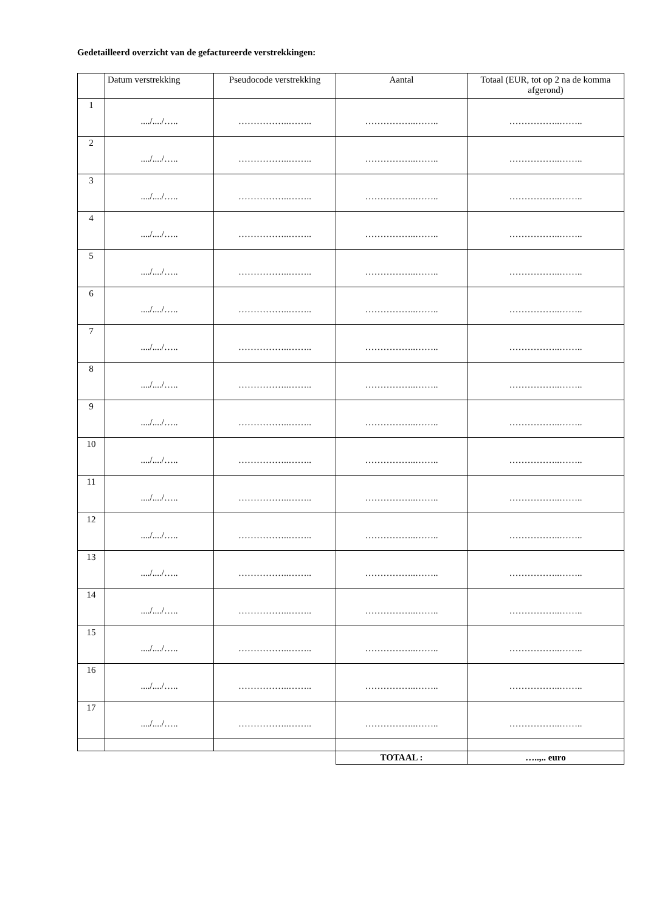Gedetailleerd overzicht van de gefactureerde verstrekkingen:
| | Datum verstrekking | Pseudocode verstrekking | Aantal | Totaal (EUR, tot op 2 na de komma afgerond) |
| --- | --- | --- | --- | --- |
| 1 | ..../..../….. | ……………..…….. | ……………..…….. | ……………..…….. |
| 2 | ..../..../….. | ……………..…….. | ……………..…….. | ……………..…….. |
| 3 | ..../..../….. | ……………..…….. | ……………..…….. | ……………..…….. |
| 4 | ..../..../….. | ……………..…….. | ……………..…….. | ……………..…….. |
| 5 | ..../..../….. | ……………..…….. | ……………..…….. | ……………..…….. |
| 6 | ..../..../….. | ……………..…….. | ……………..…….. | ……………..…….. |
| 7 | ..../..../….. | ……………..…….. | ……………..…….. | ……………..…….. |
| 8 | ..../..../….. | ……………..…….. | ……………..…….. | ……………..…….. |
| 9 | ..../..../….. | ……………..…….. | ……………..…….. | ……………..…….. |
| 10 | ..../..../….. | ……………..…….. | ……………..…….. | ……………..…….. |
| 11 | ..../..../….. | ……………..…….. | ……………..…….. | ……………..…….. |
| 12 | ..../..../….. | ……………..…….. | ……………..…….. | ……………..…….. |
| 13 | ..../..../….. | ……………..…….. | ……………..…….. | ……………..…….. |
| 14 | ..../..../….. | ……………..…….. | ……………..…….. | ……………..…….. |
| 15 | ..../..../….. | ……………..…….. | ……………..…….. | ……………..…….. |
| 16 | ..../..../….. | ……………..…….. | ……………..…….. | ……………..…….. |
| 17 | ..../..../….. | ……………..…….. | ……………..…….. | ……………..…….. |
| | | | TOTAAL : | …..,.. euro |